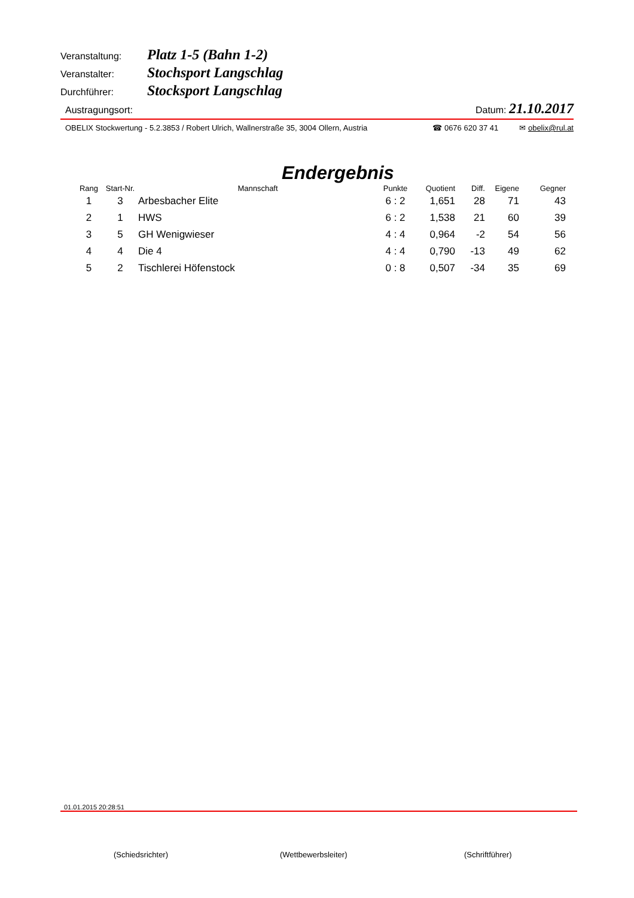Veranstaltung: Platz 1-5 (Bahn 1-2)
Veranstalter: Stochsport Langschlag
Durchführer: Stocksport Langschlag
Austragungsort: Datum: 21.10.2017
OBELIX Stockwertung - 5.2.3853 / Robert Ulrich, Wallnerstraße 35, 3004 Ollern, Austria ☎ 0676 620 37 41 ✉ obelix@rul.at
Endergebnis
| Rang | Start-Nr. | Mannschaft | Punkte | Quotient | Diff. | Eigene | Gegner |
| --- | --- | --- | --- | --- | --- | --- | --- |
| 1 | 3 | Arbesbacher Elite | 6 : 2 | 1,651 | 28 | 71 | 43 |
| 2 | 1 | HWS | 6 : 2 | 1,538 | 21 | 60 | 39 |
| 3 | 5 | GH Wenigwieser | 4 : 4 | 0,964 | -2 | 54 | 56 |
| 4 | 4 | Die 4 | 4 : 4 | 0,790 | -13 | 49 | 62 |
| 5 | 2 | Tischlerei Höfenstock | 0 : 8 | 0,507 | -34 | 35 | 69 |
01.01.2015 20:28:51
(Schiedsrichter) (Wettbewerbsleiter) (Schriftführer)